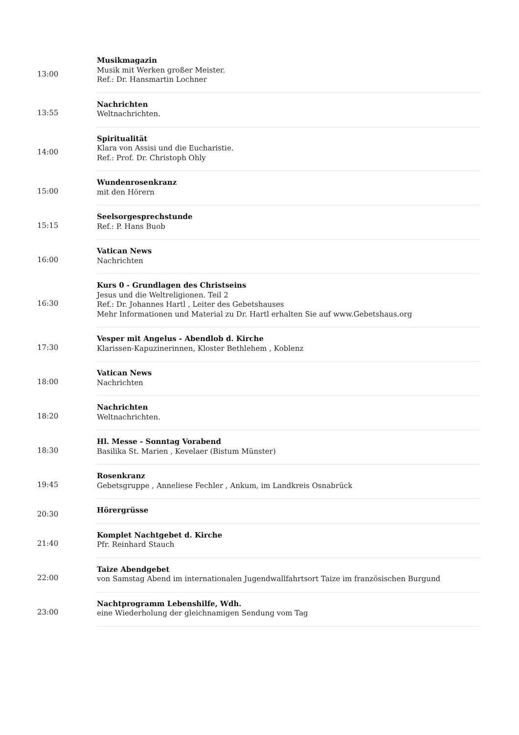| 13:00 | Musikmagazin Musik mit Werken großer Meister. Ref.: Dr. Hansmartin Lochner |
| 13:55 | Nachrichten Weltnachrichten. |
| 14:00 | Spiritualität Klara von Assisi und die Eucharistie. Ref.: Prof. Dr. Christoph Ohly |
| 15:00 | Wundenrosenkranz mit den Hörern |
| 15:15 | Seelsorgesprechstunde Ref.: P. Hans Buob |
| 16:00 | Vatican News Nachrichten |
| 16:30 | Kurs 0 - Grundlagen des Christseins Jesus und die Weltreligionen. Teil 2 Ref.: Dr. Johannes Hartl , Leiter des Gebetshauses Mehr Informationen und Material zu Dr. Hartl erhalten Sie auf www.Gebetshaus.org |
| 17:30 | Vesper mit Angelus - Abendlob d. Kirche Klarissen-Kapuzinerinnen, Kloster Bethlehem , Koblenz |
| 18:00 | Vatican News Nachrichten |
| 18:20 | Nachrichten Weltnachrichten. |
| 18:30 | Hl. Messe - Sonntag Vorabend Basilika St. Marien , Kevelaer (Bistum Münster) |
| 19:45 | Rosenkranz Gebetsgruppe , Anneliese Fechler , Ankum, im Landkreis Osnabrück |
| 20:30 | Hörergrüsse |
| 21:40 | Komplet Nachtgebet d. Kirche Pfr. Reinhard Stauch |
| 22:00 | Taize Abendgebet von Samstag Abend im internationalen Jugendwallfahrtsort Taize im französischen Burgund |
| 23:00 | Nachtprogramm Lebenshilfe, Wdh. eine Wiederholung der gleichnamigen Sendung vom Tag |